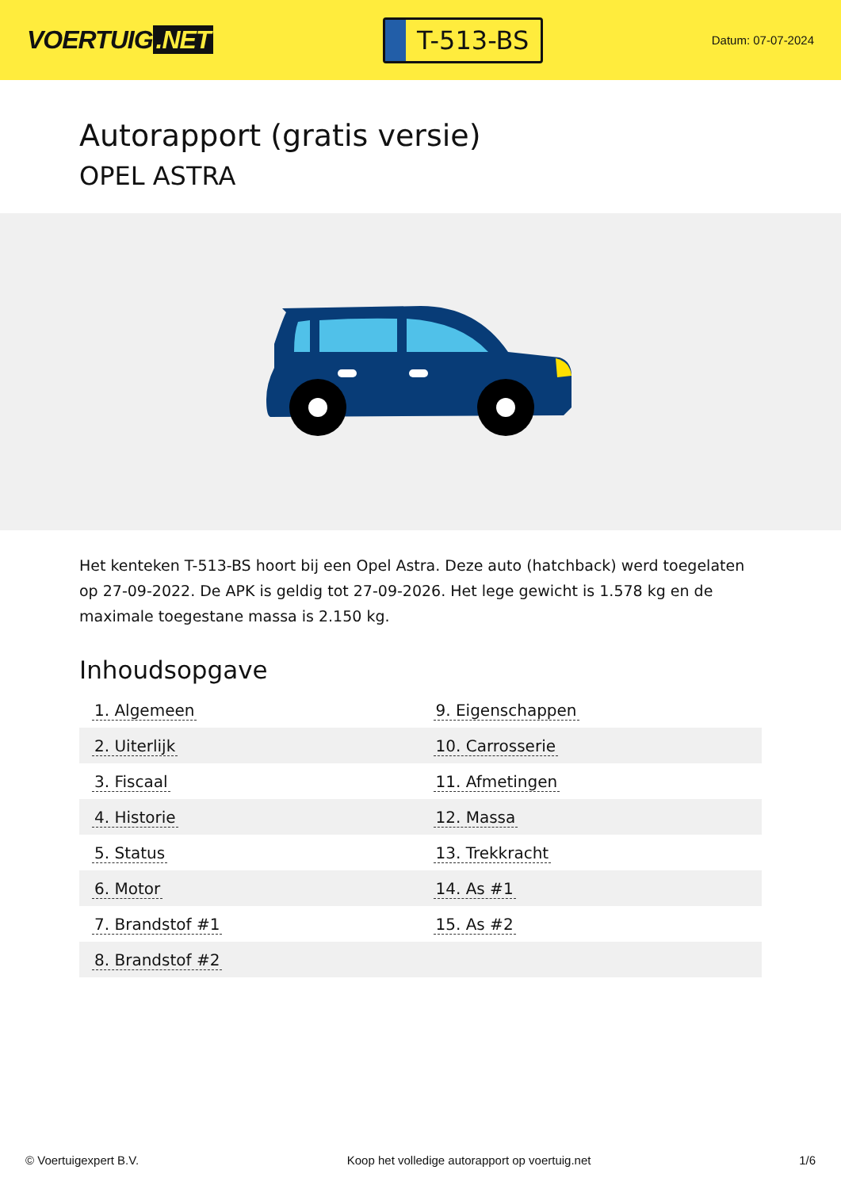VOERTUIG.NET
T-513-BS
Datum: 07-07-2024
Autorapport (gratis versie)
OPEL ASTRA
Het kenteken T-513-BS hoort bij een Opel Astra. Deze auto (hatchback) werd toegelaten op 27-09-2022. De APK is geldig tot 27-09-2026. Het lege gewicht is 1.578 kg en de maximale toegestane massa is 2.150 kg.
Inhoudsopgave
| 1. Algemeen | 9. Eigenschappen |
| 2. Uiterlijk | 10. Carrosserie |
| 3. Fiscaal | 11. Afmetingen |
| 4. Historie | 12. Massa |
| 5. Status | 13. Trekkracht |
| 6. Motor | 14. As #1 |
| 7. Brandstof #1 | 15. As #2 |
| 8. Brandstof #2 | |
© Voertuigexpert B.V. Koop het volledige autorapport op voertuig.net 1/6